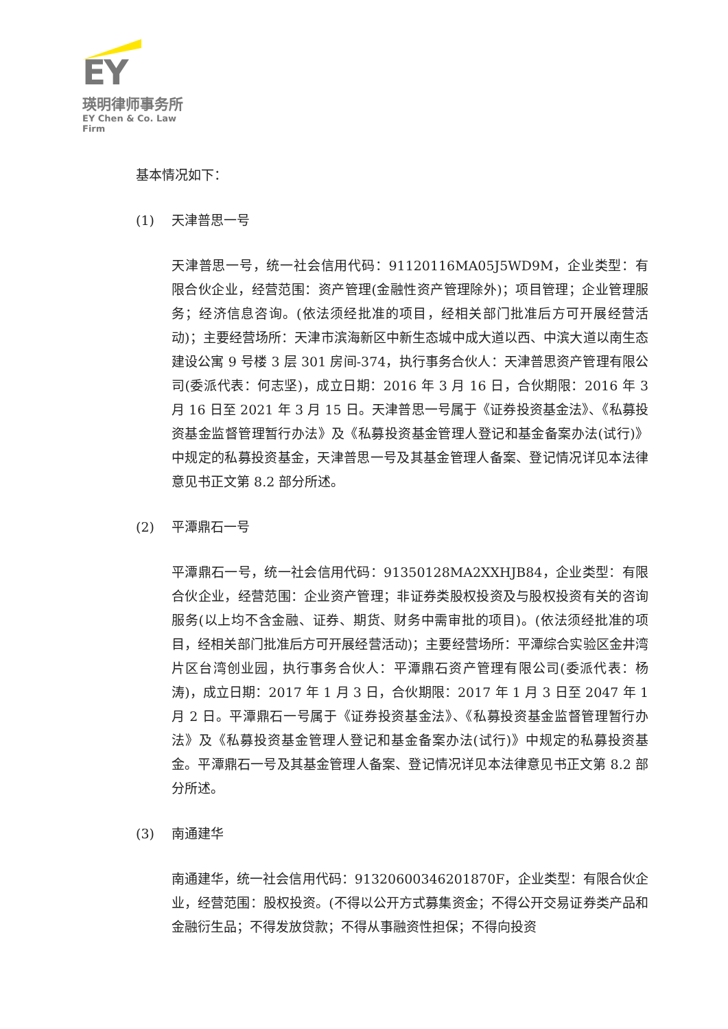EY
瑛明律师事务所
EY Chen & Co. Law Firm
基本情况如下：
(1) 天津普思一号
天津普思一号，统一社会信用代码：91120116MA05J5WD9M，企业类型：有限合伙企业，经营范围：资产管理(金融性资产管理除外)；项目管理；企业管理服务；经济信息咨询。(依法须经批准的项目，经相关部门批准后方可开展经营活动)；主要经营场所：天津市滨海新区中新生态城中成大道以西、中滨大道以南生态建设公寓 9 号楼 3 层 301 房间-374，执行事务合伙人：天津普思资产管理有限公司(委派代表：何志坚)，成立日期：2016 年 3 月 16 日，合伙期限：2016 年 3 月 16 日至 2021 年 3 月 15 日。天津普思一号属于《证券投资基金法》、《私募投资基金监督管理暂行办法》及《私募投资基金管理人登记和基金备案办法(试行)》中规定的私募投资基金，天津普思一号及其基金管理人备案、登记情况详见本法律意见书正文第 8.2 部分所述。
(2) 平潭鼎石一号
平潭鼎石一号，统一社会信用代码：91350128MA2XXHJB84，企业类型：有限合伙企业，经营范围：企业资产管理；非证券类股权投资及与股权投资有关的咨询服务(以上均不含金融、证券、期货、财务中需审批的项目)。(依法须经批准的项目，经相关部门批准后方可开展经营活动)；主要经营场所：平潭综合实验区金井湾片区台湾创业园，执行事务合伙人：平潭鼎石资产管理有限公司(委派代表：杨涛)，成立日期：2017 年 1 月 3 日，合伙期限：2017 年 1 月 3 日至 2047 年 1 月 2 日。平潭鼎石一号属于《证券投资基金法》、《私募投资基金监督管理暂行办法》及《私募投资基金管理人登记和基金备案办法(试行)》中规定的私募投资基金。平潭鼎石一号及其基金管理人备案、登记情况详见本法律意见书正文第 8.2 部分所述。
(3) 南通建华
南通建华，统一社会信用代码：91320600346201870F，企业类型：有限合伙企业，经营范围：股权投资。(不得以公开方式募集资金；不得公开交易证券类产品和金融衍生品；不得发放贷款；不得从事融资性担保；不得向投资